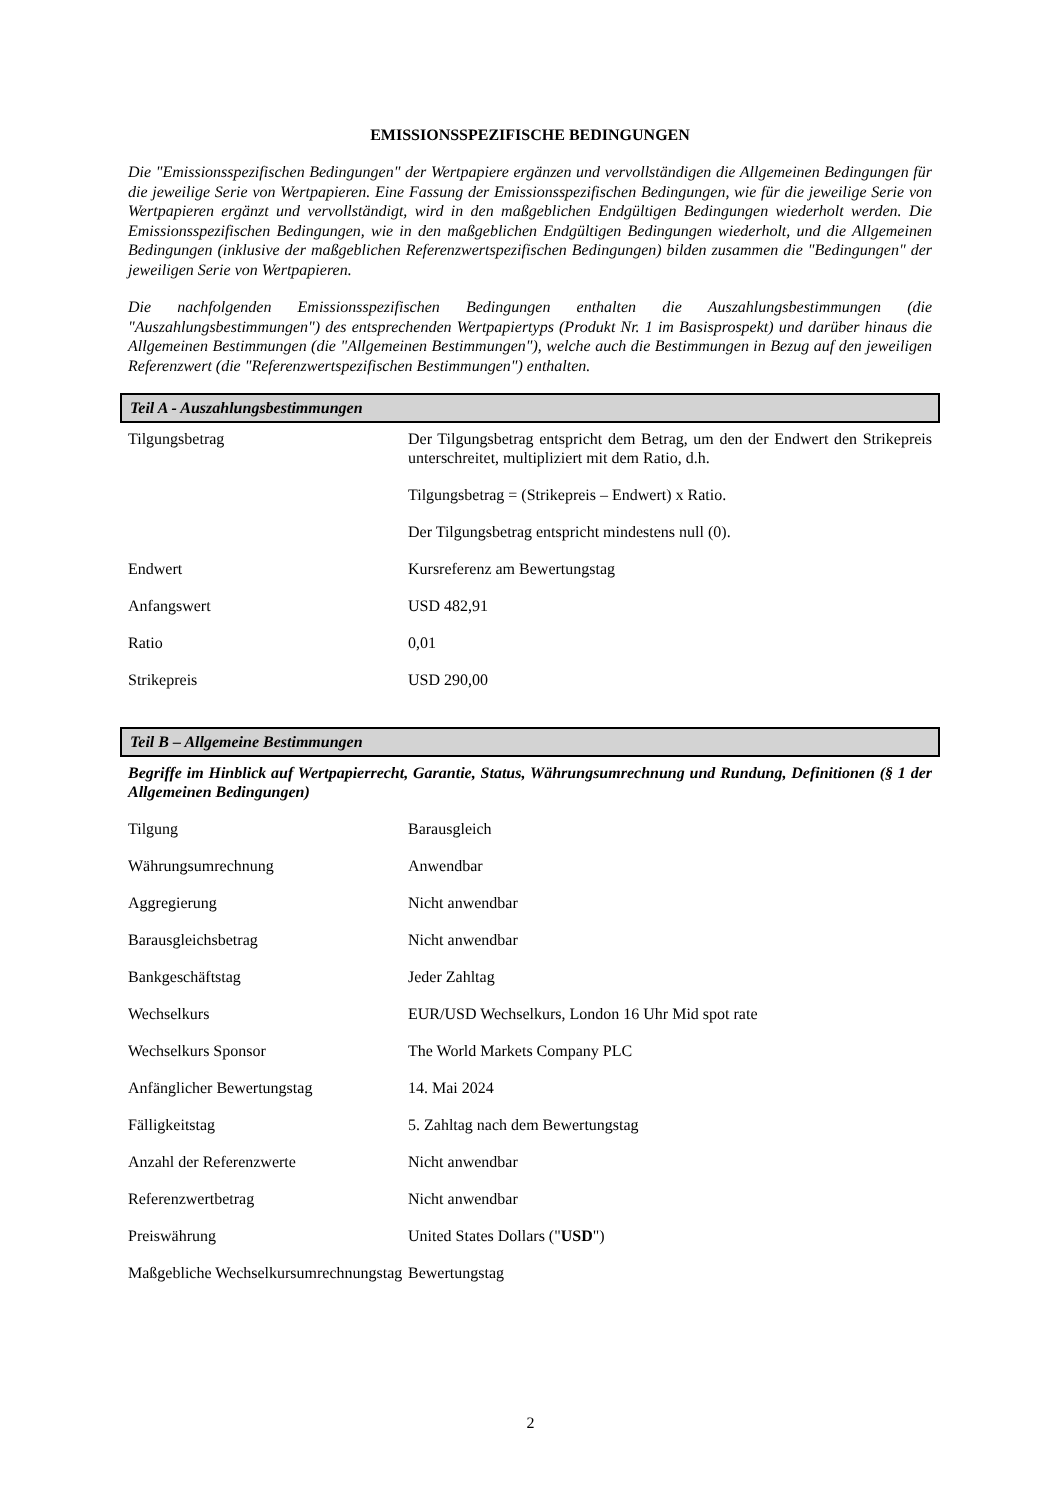EMISSIONSSPEZIFISCHE BEDINGUNGEN
Die "Emissionsspezifischen Bedingungen" der Wertpapiere ergänzen und vervollständigen die Allgemeinen Bedingungen für die jeweilige Serie von Wertpapieren. Eine Fassung der Emissionsspezifischen Bedingungen, wie für die jeweilige Serie von Wertpapieren ergänzt und vervollständigt, wird in den maßgeblichen Endgültigen Bedingungen wiederholt werden. Die Emissionsspezifischen Bedingungen, wie in den maßgeblichen Endgültigen Bedingungen wiederholt, und die Allgemeinen Bedingungen (inklusive der maßgeblichen Referenzwertspezifischen Bedingungen) bilden zusammen die "Bedingungen" der jeweiligen Serie von Wertpapieren.
Die nachfolgenden Emissionsspezifischen Bedingungen enthalten die Auszahlungsbestimmungen (die "Auszahlungsbestimmungen") des entsprechenden Wertpapiertyps (Produkt Nr. 1 im Basisprospekt) und darüber hinaus die Allgemeinen Bestimmungen (die "Allgemeinen Bestimmungen"), welche auch die Bestimmungen in Bezug auf den jeweiligen Referenzwert (die "Referenzwertspezifischen Bestimmungen") enthalten.
Teil A - Auszahlungsbestimmungen
| Tilgungsbetrag | Der Tilgungsbetrag entspricht dem Betrag, um den der Endwert den Strikepreis unterschreitet, multipliziert mit dem Ratio, d.h. |
| | Tilgungsbetrag = (Strikepreis – Endwert) x Ratio. |
| | Der Tilgungsbetrag entspricht mindestens null (0). |
| Endwert | Kursreferenz am Bewertungstag |
| Anfangswert | USD 482,91 |
| Ratio | 0,01 |
| Strikepreis | USD 290,00 |
Teil B – Allgemeine Bestimmungen
Begriffe im Hinblick auf Wertpapierrecht, Garantie, Status, Währungsumrechnung und Rundung, Definitionen (§ 1 der Allgemeinen Bedingungen)
| Tilgung | Barausgleich |
| Währungsumrechnung | Anwendbar |
| Aggregierung | Nicht anwendbar |
| Barausgleichsbetrag | Nicht anwendbar |
| Bankgeschäftstag | Jeder Zahltag |
| Wechselkurs | EUR/USD Wechselkurs, London 16 Uhr Mid spot rate |
| Wechselkurs Sponsor | The World Markets Company PLC |
| Anfänglicher Bewertungstag | 14. Mai 2024 |
| Fälligkeitstag | 5. Zahltag nach dem Bewertungstag |
| Anzahl der Referenzwerte | Nicht anwendbar |
| Referenzwertbetrag | Nicht anwendbar |
| Preiswährung | United States Dollars (" USD ") |
| Maßgebliche Wechselkursumrechnungstag | Bewertungstag |
2